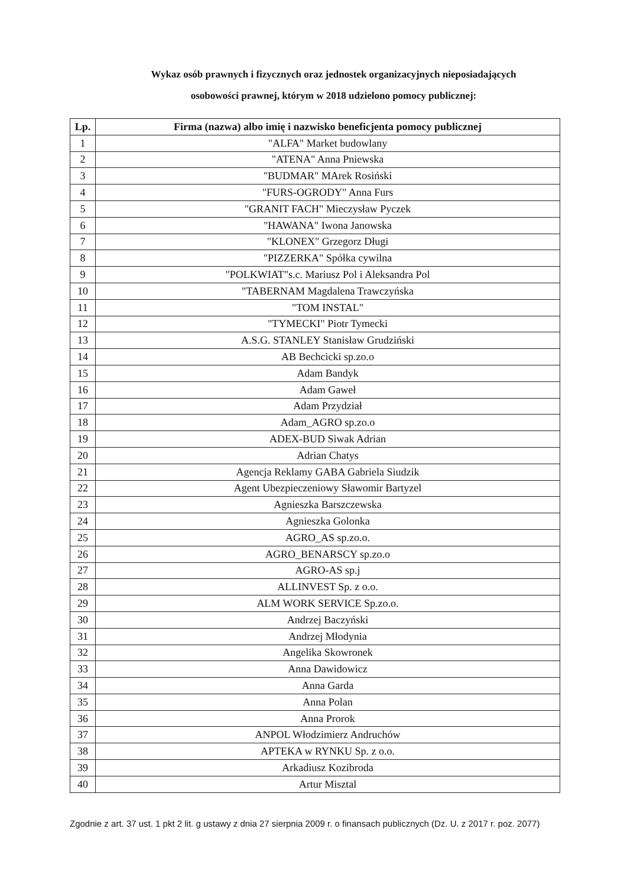Wykaz osób prawnych i fizycznych oraz jednostek organizacyjnych nieposiadających
osobowości prawnej, którym w 2018 udzielono pomocy publicznej:
| Lp. | Firma (nazwa) albo imię i nazwisko beneficjenta pomocy publicznej |
| --- | --- |
| 1 | "ALFA" Market budowlany |
| 2 | "ATENA" Anna Pniewska |
| 3 | "BUDMAR" MArek Rosiński |
| 4 | "FURS-OGRODY" Anna Furs |
| 5 | "GRANIT FACH" Mieczysław Pyczek |
| 6 | "HAWANA" Iwona Janowska |
| 7 | "KLONEX" Grzegorz Długi |
| 8 | "PIZZERKA" Spółka cywilna |
| 9 | "POLKWIAT"s.c. Mariusz Pol i Aleksandra Pol |
| 10 | "TABERNAM Magdalena Trawczyńska |
| 11 | "TOM INSTAL" |
| 12 | "TYMECKI" Piotr Tymecki |
| 13 | A.S.G. STANLEY Stanisław Grudziński |
| 14 | AB Bechcicki sp.zo.o |
| 15 | Adam Bandyk |
| 16 | Adam Gaweł |
| 17 | Adam Przydział |
| 18 | Adam_AGRO sp.zo.o |
| 19 | ADEX-BUD Siwak Adrian |
| 20 | Adrian Chatys |
| 21 | Agencja Reklamy GABA Gabriela Siudzik |
| 22 | Agent Ubezpieczeniowy Sławomir Bartyzel |
| 23 | Agnieszka Barszczewska |
| 24 | Agnieszka Golonka |
| 25 | AGRO_AS sp.zo.o. |
| 26 | AGRO_BENARSCY sp.zo.o |
| 27 | AGRO-AS sp.j |
| 28 | ALLINVEST Sp. z o.o. |
| 29 | ALM WORK SERVICE Sp.zo.o. |
| 30 | Andrzej Baczyński |
| 31 | Andrzej Młodynia |
| 32 | Angelika Skowronek |
| 33 | Anna Dawidowicz |
| 34 | Anna Garda |
| 35 | Anna Polan |
| 36 | Anna Prorok |
| 37 | ANPOL Włodzimierz Andruchów |
| 38 | APTEKA w RYNKU Sp. z o.o. |
| 39 | Arkadiusz Kozibroda |
| 40 | Artur Misztal |
Zgodnie z art. 37 ust. 1 pkt 2 lit. g ustawy z dnia 27 sierpnia 2009 r. o finansach publicznych (Dz. U. z 2017 r. poz. 2077)